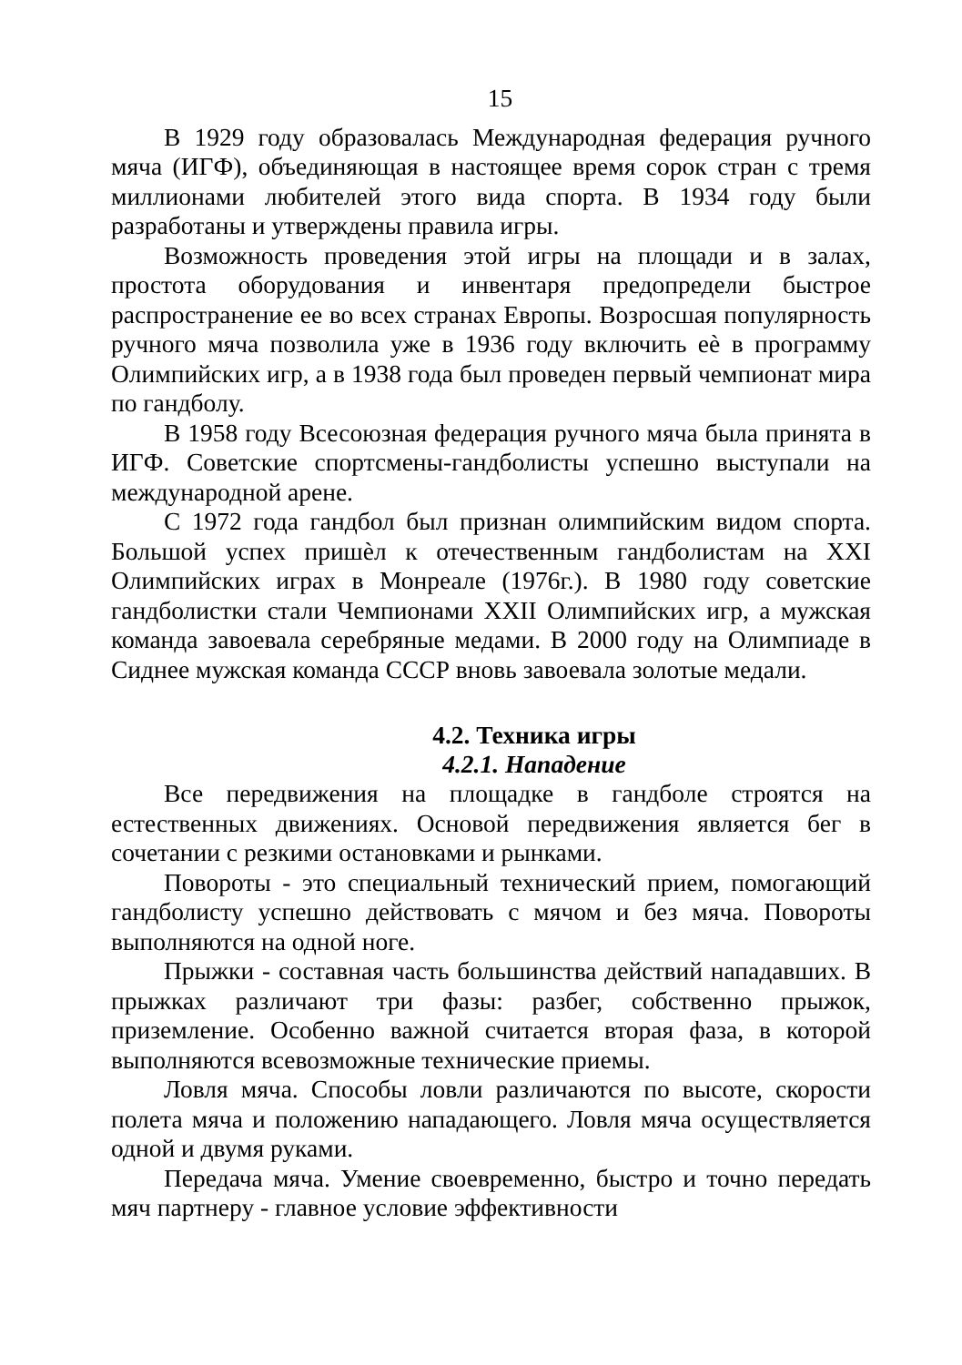15
В 1929 году образовалась Международная федерация ручного мяча (ИГФ), объединяющая в настоящее время сорок стран с тремя миллионами любителей этого вида спорта. В 1934 году были разработаны и утверждены правила игры.
Возможность проведения этой игры на площади и в залах, простота оборудования и инвентаря предопредели быстрое распространение ее во всех странах Европы. Возросшая популярность ручного мяча позволила уже в 1936 году включить eѐ в программу Олимпийских игр, а в 1938 года был проведен первый чемпионат мира по гандболу.
В 1958 году Всесоюзная федерация ручного мяча была принята в ИГФ. Советские спортсмены-гандболисты успешно выступали на международной арене.
С 1972 года гандбол был признан олимпийским видом спорта. Большой успех пришѐл к отечественным гандболистам на XXI Олимпийских играх в Монреале (1976г.). В 1980 году советские гандболистки стали Чемпионами XXII Олимпийских игр, а мужская команда завоевала серебряные медами. В 2000 году на Олимпиаде в Сиднее мужская команда СССР вновь завоевала золотые медали.
4.2. Техника игры
4.2.1. Нападение
Все передвижения на площадке в гандболе строятся на естественных движениях. Основой передвижения является бег в сочетании с резкими остановками и рынками.
Повороты - это специальный технический прием, помогающий гандболисту успешно действовать с мячом и без мяча. Повороты выполняются на одной ноге.
Прыжки - составная часть большинства действий нападавших. В прыжках различают три фазы: разбег, собственно прыжок, приземление. Особенно важной считается вторая фаза, в которой выполняются всевозможные технические приемы.
Ловля мяча. Способы ловли различаются по высоте, скорости полета мяча и положению нападающего. Ловля мяча осуществляется одной и двумя руками.
Передача мяча. Умение своевременно, быстро и точно передать мяч партнеру - главное условие эффективности